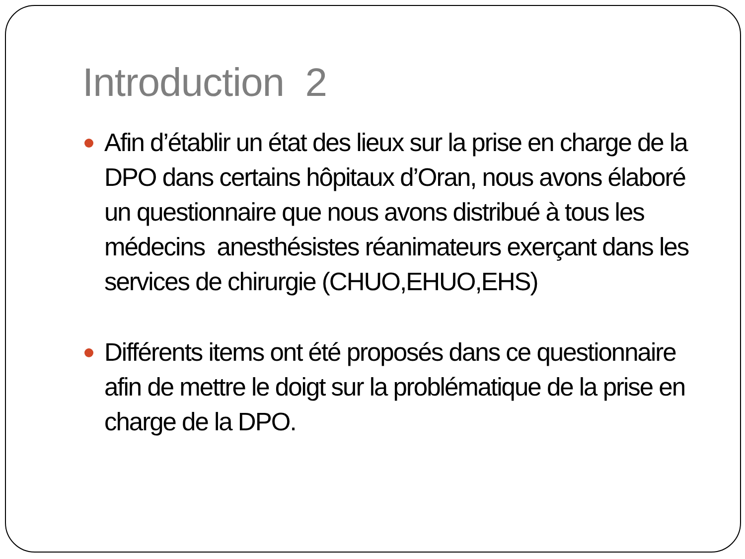Introduction 2
Afin d’établir un état des lieux sur la prise en charge de la DPO dans certains hôpitaux d’Oran, nous avons élaboré un questionnaire que nous avons distribué à tous les médecins anesthésistes réanimateurs exerçant dans les services de chirurgie (CHUO,EHUO,EHS)
Différents items ont été proposés dans ce questionnaire afin de mettre le doigt sur la problématique de la prise en charge de la DPO.